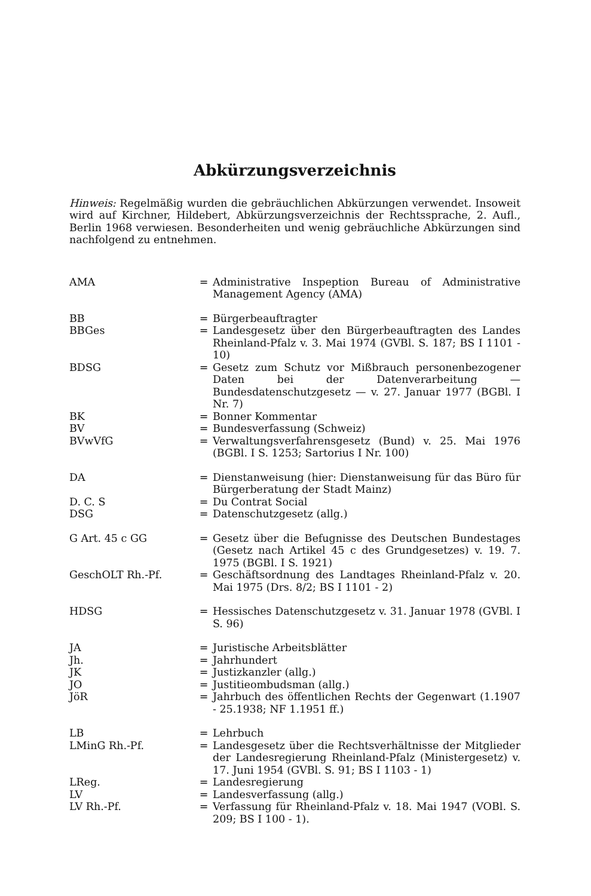Abkürzungsverzeichnis
Hinweis: Regelmäßig wurden die gebräuchlichen Abkürzungen verwendet. Insoweit wird auf Kirchner, Hildebert, Abkürzungsverzeichnis der Rechtssprache, 2. Aufl., Berlin 1968 verwiesen. Besonderheiten und wenig gebräuchliche Abkürzungen sind nachfolgend zu entnehmen.
| AMA | = | Administrative Inspeption Bureau of Administrative Management Agency (AMA) |
| BB | = | Bürgerbeauftragter |
| BBGes | = | Landesgesetz über den Bürgerbeauftragten des Landes Rheinland-Pfalz v. 3. Mai 1974 (GVBl. S. 187; BS I 1101 - 10) |
| BDSG | = | Gesetz zum Schutz vor Mißbrauch personenbezogener Daten bei der Datenverarbeitung — Bundesdatenschutzgesetz — v. 27. Januar 1977 (BGBl. I Nr. 7) |
| BK | = | Bonner Kommentar |
| BV | = | Bundesverfassung (Schweiz) |
| BVwVfG | = | Verwaltungsverfahrensgesetz (Bund) v. 25. Mai 1976 (BGBl. I S. 1253; Sartorius I Nr. 100) |
| DA | = | Dienstanweisung (hier: Dienstanweisung für das Büro für Bürgerberatung der Stadt Mainz) |
| D. C. S | = | Du Contrat Social |
| DSG | = | Datenschutzgesetz (allg.) |
| G Art. 45 c GG | = | Gesetz über die Befugnisse des Deutschen Bundestages (Gesetz nach Artikel 45 c des Grundgesetzes) v. 19. 7. 1975 (BGBl. I S. 1921) |
| GeschOLT Rh.-Pf. | = | Geschäftsordnung des Landtages Rheinland-Pfalz v. 20. Mai 1975 (Drs. 8/2; BS I 1101 - 2) |
| HDSG | = | Hessisches Datenschutzgesetz v. 31. Januar 1978 (GVBl. I S. 96) |
| JA | = | Juristische Arbeitsblätter |
| Jh. | = | Jahrhundert |
| JK | = | Justizkanzler (allg.) |
| JO | = | Justitieombudsman (allg.) |
| JöR | = | Jahrbuch des öffentlichen Rechts der Gegenwart (1.1907 - 25.1938; NF 1.1951 ff.) |
| LB | = | Lehrbuch |
| LMinG Rh.-Pf. | = | Landesgesetz über die Rechtsverhältnisse der Mitglieder der Landesregierung Rheinland-Pfalz (Ministergesetz) v. 17. Juni 1954 (GVBl. S. 91; BS I 1103 - 1) |
| LReg. | = | Landesregierung |
| LV | = | Landesverfassung (allg.) |
| LV Rh.-Pf. | = | Verfassung für Rheinland-Pfalz v. 18. Mai 1947 (VOBl. S. 209; BS I 100 - 1). |